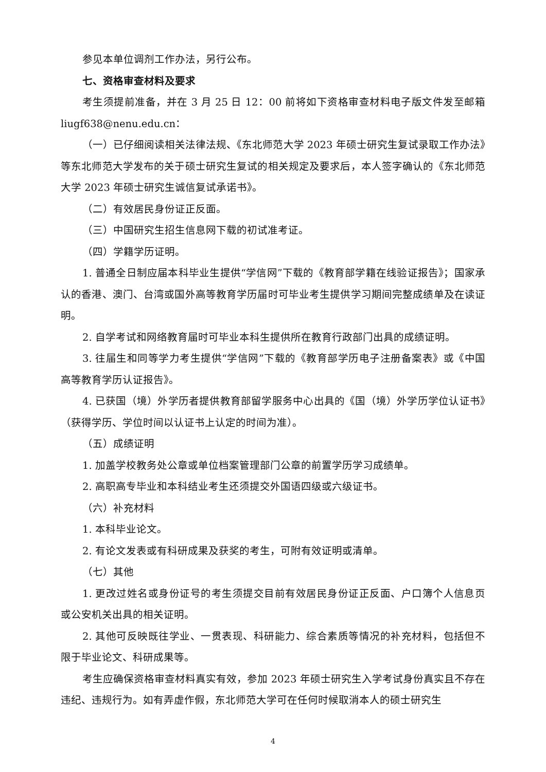参见本单位调剂工作办法，另行公布。
七、资格审查材料及要求
考生须提前准备，并在 3 月 25 日 12：00 前将如下资格审查材料电子版文件发至邮箱 liugf638@nenu.edu.cn：
（一）已仔细阅读相关法律法规、《东北师范大学 2023 年硕士研究生复试录取工作办法》等东北师范大学发布的关于硕士研究生复试的相关规定及要求后，本人签字确认的《东北师范大学 2023 年硕士研究生诚信复试承诺书》。
（二）有效居民身份证正反面。
（三）中国研究生招生信息网下载的初试准考证。
（四）学籍学历证明。
1. 普通全日制应届本科毕业生提供“学信网”下载的《教育部学籍在线验证报告》；国家承认的香港、澳门、台湾或国外高等教育学历届时可毕业考生提供学习期间完整成绩单及在读证明。
2. 自学考试和网络教育届时可毕业本科生提供所在教育行政部门出具的成绩证明。
3. 往届生和同等学力考生提供“学信网”下载的《教育部学历电子注册备案表》或《中国高等教育学历认证报告》。
4. 已获国（境）外学历者提供教育部留学服务中心出具的《国（境）外学历学位认证书》（获得学历、学位时间以认证书上认定的时间为准）。
（五）成绩证明
1. 加盖学校教务处公章或单位档案管理部门公章的前置学历学习成绩单。
2. 高职高专毕业和本科结业考生还须提交外国语四级或六级证书。
（六）补充材料
1. 本科毕业论文。
2. 有论文发表或有科研成果及获奖的考生，可附有效证明或清单。
（七）其他
1. 更改过姓名或身份证号的考生须提交目前有效居民身份证正反面、户口簿个人信息页或公安机关出具的相关证明。
2. 其他可反映既往学业、一贯表现、科研能力、综合素质等情况的补充材料，包括但不限于毕业论文、科研成果等。
考生应确保资格审查材料真实有效，参加 2023 年硕士研究生入学考试身份真实且不存在违纪、违规行为。如有弄虚作假，东北师范大学可在任何时候取消本人的硕士研究生
4